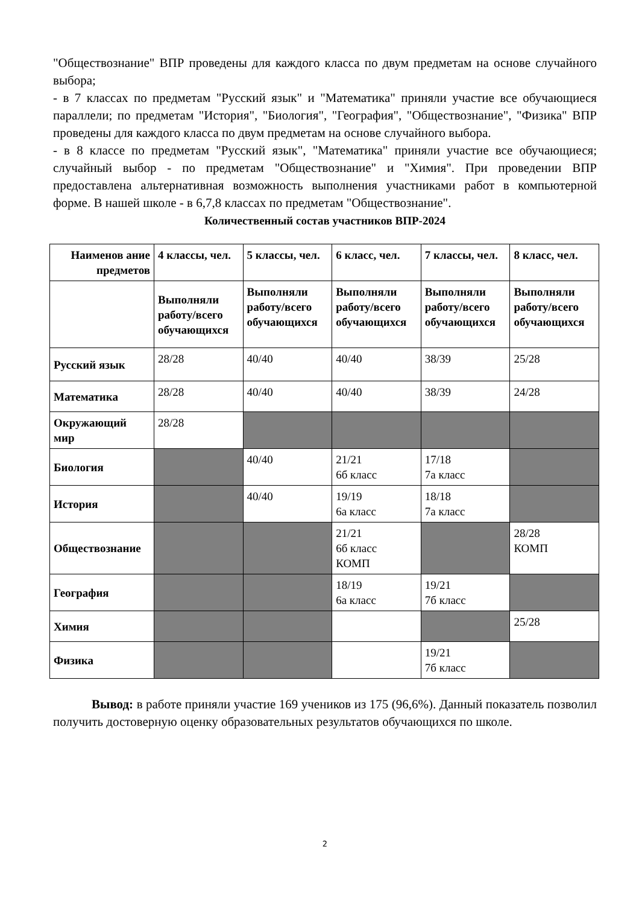"Обществознание" ВПР проведены для каждого класса по двум предметам на основе случайного выбора;
- в 7 классах по предметам "Русский язык" и "Математика" приняли участие все обучающиеся параллели; по предметам "История", "Биология", "География", "Обществознание", "Физика" ВПР проведены для каждого класса по двум предметам на основе случайного выбора.
- в 8 классе по предметам "Русский язык", "Математика" приняли участие все обучающиеся; случайный выбор - по предметам "Обществознание" и "Химия". При проведении ВПР предоставлена альтернативная возможность выполнения участниками работ в компьютерной форме. В нашей школе - в 6,7,8 классах по предметам "Обществознание".
Количественный состав участников ВПР-2024
| Наименов ание предметов | 4 классы, чел. | 5 классы, чел. | 6 класс, чел. | 7 классы, чел. | 8 класс, чел. |
| --- | --- | --- | --- | --- | --- |
| | Выполняли работу/всего обучающихся | Выполняли работу/всего обучающихся | Выполняли работу/всего обучающихся | Выполняли работу/всего обучающихся | Выполняли работу/всего обучающихся |
| Русский язык | 28/28 | 40/40 | 40/40 | 38/39 | 25/28 |
| Математика | 28/28 | 40/40 | 40/40 | 38/39 | 24/28 |
| Окружающий мир | 28/28 | | | | |
| Биология | | 40/40 | 21/21 6б класс | 17/18 7а класс | |
| История | | 40/40 | 19/19 6а класс | 18/18 7а класс | |
| Обществознание | | | 21/21 6б класс КОМП | | 28/28 КОМП |
| География | | | 18/19 6а класс | 19/21 7б класс | |
| Химия | | | | | 25/28 |
| Физика | | | | 19/21 7б класс | |
Вывод: в работе приняли участие 169 учеников из 175 (96,6%). Данный показатель позволил получить достоверную оценку образовательных результатов обучающихся по школе.
2